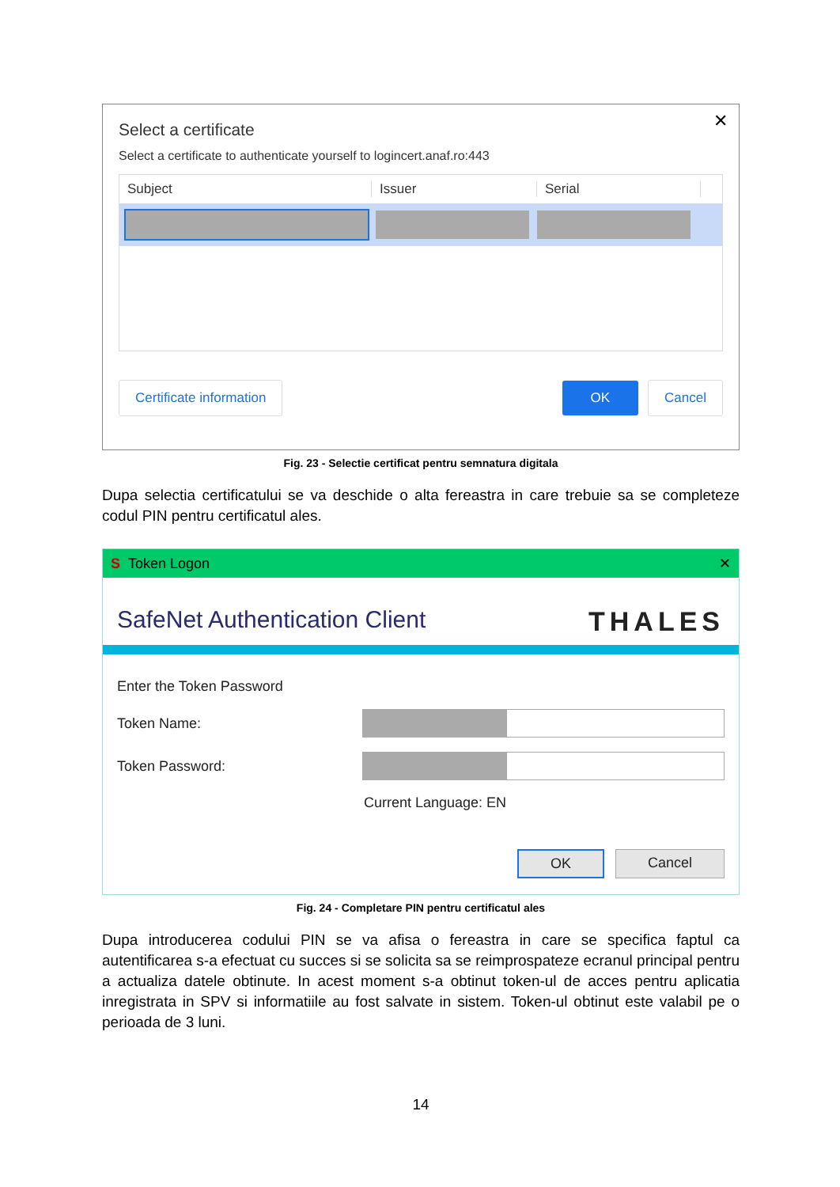✕
Select a certificate
Select a certificate to authenticate yourself to logincert.anaf.ro:443
Subject Issuer Serial
Certificate information OK Cancel
Fig. 23 - Selectie certificat pentru semnatura digitala
Dupa selectia certificatului se va deschide o alta fereastra in care trebuie sa se completeze codul PIN pentru certificatul ales.
S Token Logon ✕
SafeNet Authentication Client THALES
Enter the Token Password
Token Name:
Token Password:
Current Language: EN
OK Cancel
Fig. 24 - Completare PIN pentru certificatul ales
Dupa introducerea codului PIN se va afisa o fereastra in care se specifica faptul ca autentificarea s-a efectuat cu succes si se solicita sa se reimprospateze ecranul principal pentru a actualiza datele obtinute. In acest moment s-a obtinut token-ul de acces pentru aplicatia inregistrata in SPV si informatiile au fost salvate in sistem. Token-ul obtinut este valabil pe o perioada de 3 luni.
14